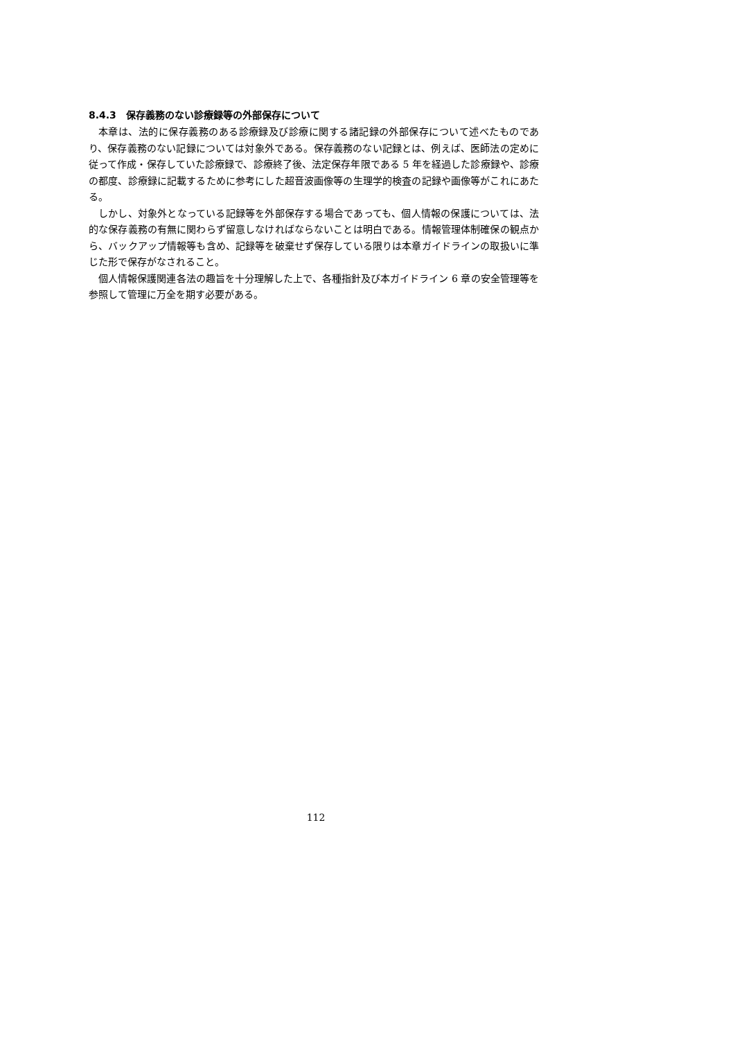8.4.3　保存義務のない診療録等の外部保存について
本章は、法的に保存義務のある診療録及び診療に関する諸記録の外部保存について述べたものであり、保存義務のない記録については対象外である。保存義務のない記録とは、例えば、医師法の定めに従って作成・保存していた診療録で、診療終了後、法定保存年限である 5 年を経過した診療録や、診療の都度、診療録に記載するために参考にした超音波画像等の生理学的検査の記録や画像等がこれにあたる。
しかし、対象外となっている記録等を外部保存する場合であっても、個人情報の保護については、法的な保存義務の有無に関わらず留意しなければならないことは明白である。情報管理体制確保の観点から、バックアップ情報等も含め、記録等を破棄せず保存している限りは本章ガイドラインの取扱いに準じた形で保存がなされること。
個人情報保護関連各法の趣旨を十分理解した上で、各種指針及び本ガイドライン 6 章の安全管理等を参照して管理に万全を期す必要がある。
112